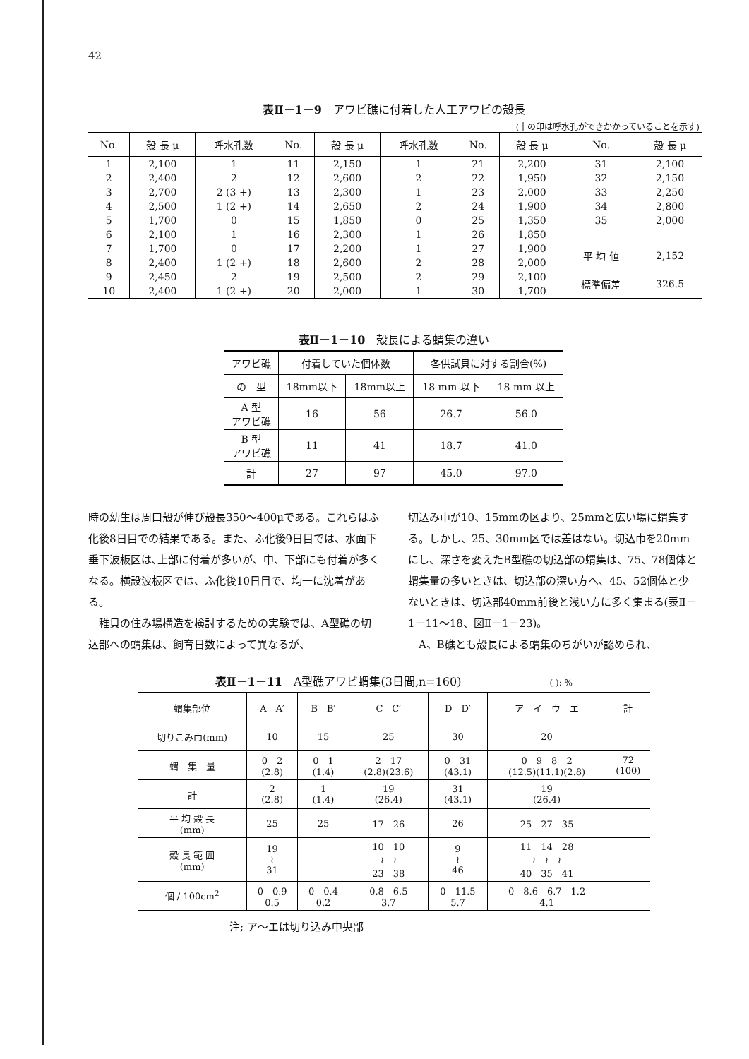42
表Ⅱ－1－9　アワビ礁に付着した人工アワビの殻長
(十の印は呼水孔ができかかっていることを示す)
| No. | 殻 長 μ | 呼水孔数 | No. | 殻 長 μ | 呼水孔数 | No. | 殻 長 μ | No. | 殻 長 μ |
| --- | --- | --- | --- | --- | --- | --- | --- | --- | --- |
| 1 | 2,100 | 1 | 11 | 2,150 | 1 | 21 | 2,200 | 31 | 2,100 |
| 2 | 2,400 | 2 | 12 | 2,600 | 2 | 22 | 1,950 | 32 | 2,150 |
| 3 | 2,700 | 2 (3 +) | 13 | 2,300 | 1 | 23 | 2,000 | 33 | 2,250 |
| 4 | 2,500 | 1 (2 +) | 14 | 2,650 | 2 | 24 | 1,900 | 34 | 2,800 |
| 5 | 1,700 | 0 | 15 | 1,850 | 0 | 25 | 1,350 | 35 | 2,000 |
| 6 | 2,100 | 1 | 16 | 2,300 | 1 | 26 | 1,850 | | |
| 7 | 1,700 | 0 | 17 | 2,200 | 1 | 27 | 1,900 | 平 均 値 | 2,152 |
| 8 | 2,400 | 1 (2 +) | 18 | 2,600 | 2 | 28 | 2,000 | | |
| 9 | 2,450 | 2 | 19 | 2,500 | 2 | 29 | 2,100 | 標準偏差 | 326.5 |
| 10 | 2,400 | 1 (2 +) | 20 | 2,000 | 1 | 30 | 1,700 | | |
表Ⅱ－1－10　殻長による蝟集の違い
| アワビ礁 | 付着していた個体数 | | 各供試貝に対する割合(%) | |
| の 型 | 18mm以下 | 18mm以上 | 18 mm 以下 | 18 mm 以上 |
| A 型 アワビ礁 | 16 | 56 | 26.7 | 56.0 |
| B 型 アワビ礁 | 11 | 41 | 18.7 | 41.0 |
| 計 | 27 | 97 | 45.0 | 97.0 |
時の幼生は周口殻が伸び殻長350～400μである。これらはふ化後8日目での結果である。また、ふ化後9日目では、水面下垂下波板区は､上部に付着が多いが、中、下部にも付着が多くなる。横設波板区では、ふ化後10日目で、均一に沈着がある。
　稚貝の住み場構造を検討するための実験では、A型礁の切込部への蝟集は、飼育日数によって異なるが、
切込み巾が10、15mmの区より、25mmと広い場に蝟集する。しかし、25、30mm区では差はない。切込巾を20mmにし、深さを変えたB型礁の切込部の蝟集は、75、78個体と蝟集量の多いときは、切込部の深い方へ、45、52個体と少ないときは、切込部40mm前後と浅い方に多く集まる(表Ⅱ－1－11～18、図Ⅱ－1－23)。
　A、B礁とも殻長による蝟集のちがいが認められ、
表Ⅱ－1－11　A型礁アワビ蝟集(3日間,n=160) ( ): %
| 蝟集部位 | A A′ | B B′ | C C′ | D D′ | ア イ ウ エ | 計 |
| 切りこみ巾(mm) | 10 | 15 | 25 | 30 | 20 | |
| 蝟 集 量 | 0 2 (2.8) | 0 1 (1.4) | 2 17 (2.8)(23.6) | 0 31 (43.1) | 0 9 8 2 (12.5)(11.1)(2.8) | 72 (100) |
| 計 | 2 (2.8) | 1 (1.4) | 19 (26.4) | 31 (43.1) | 19 (26.4) | |
| 平 均 殻 長 (mm) | 25 | 25 | 17 26 | 26 | 25 27 35 | |
| 殻 長 範 囲 (mm) | 19 ≀ 31 | | 10 10 ≀ ≀ 23 38 | 9 ≀ 46 | 11 14 28 ≀ ≀ ≀ 40 35 41 | |
| 個 / 100cm<sup>2</sup> | 0 0.9 0.5 | 0 0.4 0.2 | 0.8 6.5 3.7 | 0 11.5 5.7 | 0 8.6 6.7 1.2 4.1 | |
注; ア～エは切り込み中央部